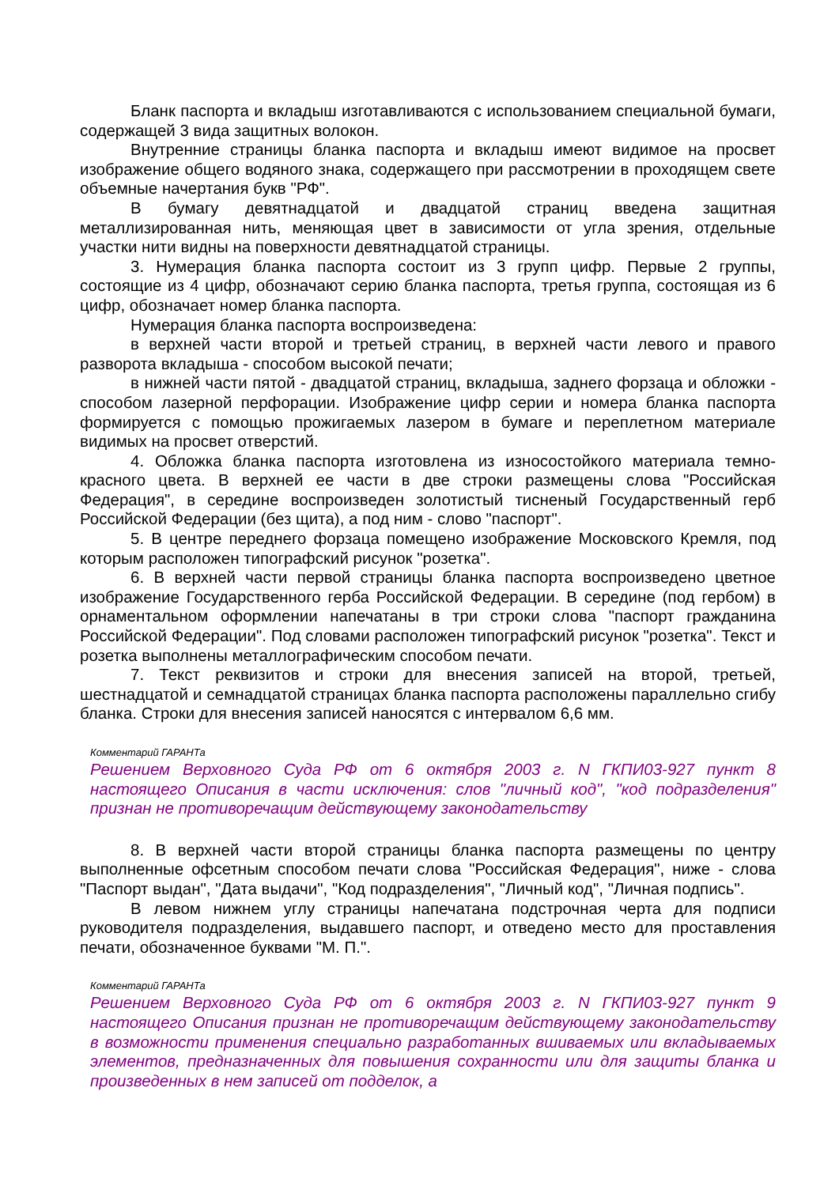Бланк паспорта и вкладыш изготавливаются с использованием специальной бумаги, содержащей 3 вида защитных волокон.
Внутренние страницы бланка паспорта и вкладыш имеют видимое на просвет изображение общего водяного знака, содержащего при рассмотрении в проходящем свете объемные начертания букв "РФ".
В бумагу девятнадцатой и двадцатой страниц введена защитная металлизированная нить, меняющая цвет в зависимости от угла зрения, отдельные участки нити видны на поверхности девятнадцатой страницы.
3. Нумерация бланка паспорта состоит из 3 групп цифр. Первые 2 группы, состоящие из 4 цифр, обозначают серию бланка паспорта, третья группа, состоящая из 6 цифр, обозначает номер бланка паспорта.
Нумерация бланка паспорта воспроизведена:
в верхней части второй и третьей страниц, в верхней части левого и правого разворота вкладыша - способом высокой печати;
в нижней части пятой - двадцатой страниц, вкладыша, заднего форзаца и обложки - способом лазерной перфорации. Изображение цифр серии и номера бланка паспорта формируется с помощью прожигаемых лазером в бумаге и переплетном материале видимых на просвет отверстий.
4. Обложка бланка паспорта изготовлена из износостойкого материала темно-красного цвета. В верхней ее части в две строки размещены слова "Российская Федерация", в середине воспроизведен золотистый тисненый Государственный герб Российской Федерации (без щита), а под ним - слово "паспорт".
5. В центре переднего форзаца помещено изображение Московского Кремля, под которым расположен типографский рисунок "розетка".
6. В верхней части первой страницы бланка паспорта воспроизведено цветное изображение Государственного герба Российской Федерации. В середине (под гербом) в орнаментальном оформлении напечатаны в три строки слова "паспорт гражданина Российской Федерации". Под словами расположен типографский рисунок "розетка". Текст и розетка выполнены металлографическим способом печати.
7. Текст реквизитов и строки для внесения записей на второй, третьей, шестнадцатой и семнадцатой страницах бланка паспорта расположены параллельно сгибу бланка. Строки для внесения записей наносятся с интервалом 6,6 мм.
Комментарий ГАРАНТа
Решением Верховного Суда РФ от 6 октября 2003 г. N ГКПИ03-927 пункт 8 настоящего Описания в части исключения: слов "личный код", "код подразделения" признан не противоречащим действующему законодательству
8. В верхней части второй страницы бланка паспорта размещены по центру выполненные офсетным способом печати слова "Российская Федерация", ниже - слова "Паспорт выдан", "Дата выдачи", "Код подразделения", "Личный код", "Личная подпись".
В левом нижнем углу страницы напечатана подстрочная черта для подписи руководителя подразделения, выдавшего паспорт, и отведено место для проставления печати, обозначенное буквами "М. П.".
Комментарий ГАРАНТа
Решением Верховного Суда РФ от 6 октября 2003 г. N ГКПИ03-927 пункт 9 настоящего Описания признан не противоречащим действующему законодательству в возможности применения специально разработанных вшиваемых или вкладываемых элементов, предназначенных для повышения сохранности или для защиты бланка и произведенных в нем записей от подделок, а